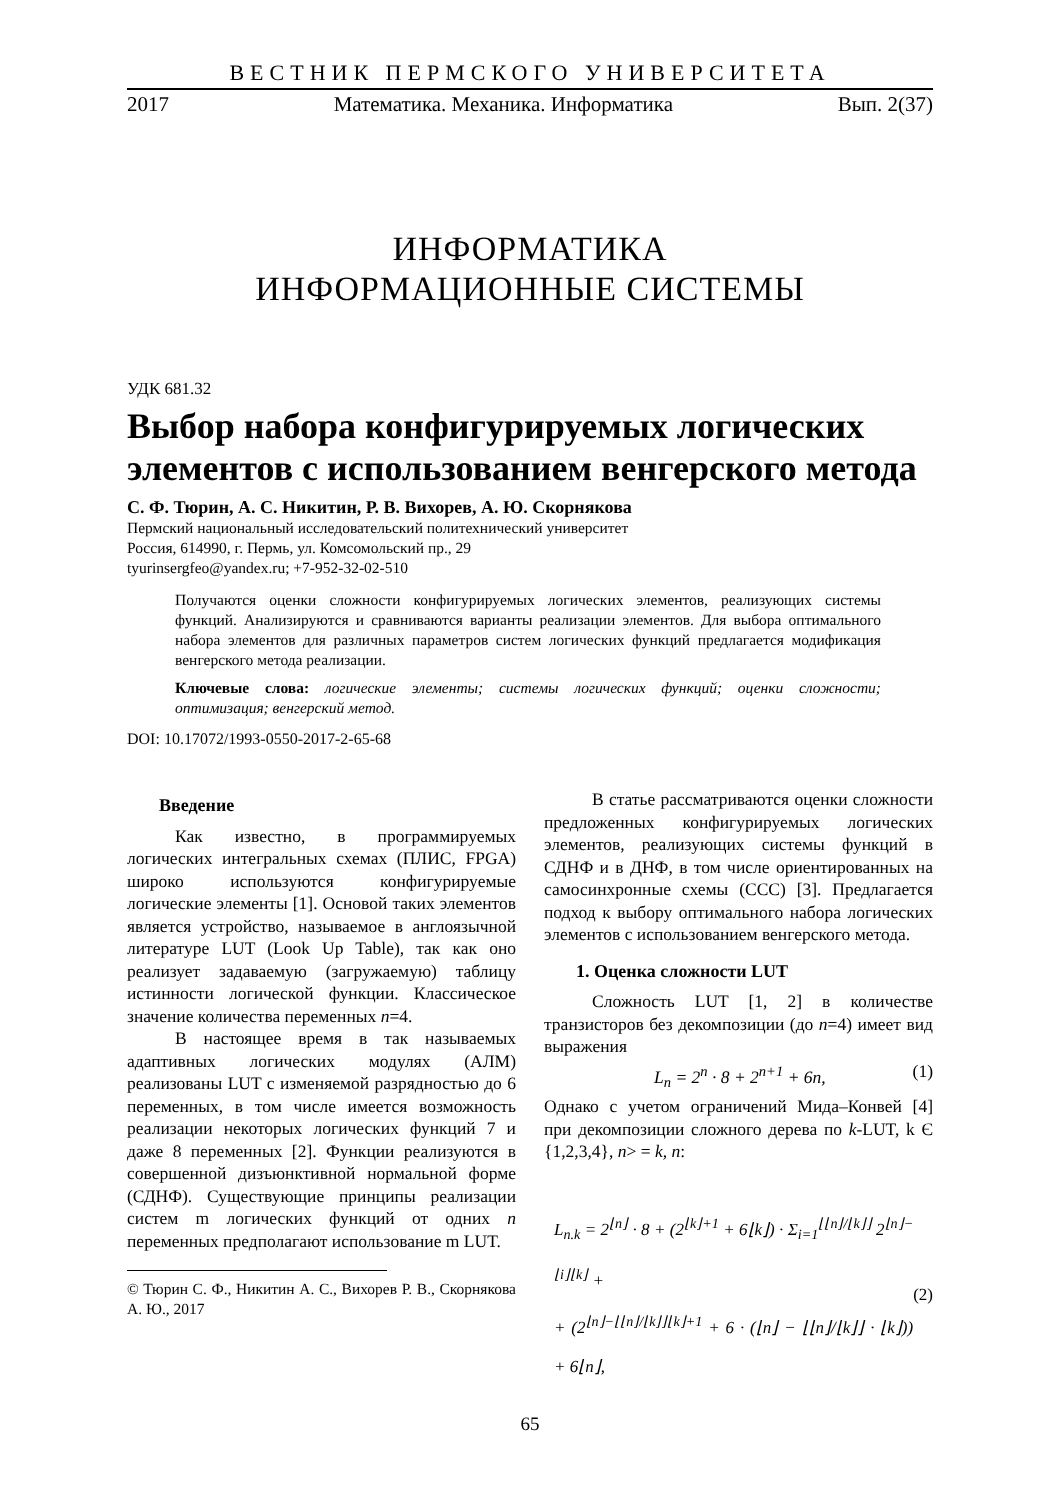ВЕСТНИК ПЕРМСКОГО УНИВЕРСИТЕТА
2017 Математика. Механика. Информатика Вып. 2(37)
ИНФОРМАТИКА
ИНФОРМАЦИОННЫЕ СИСТЕМЫ
УДК 681.32
Выбор набора конфигурируемых логических элементов с использованием венгерского метода
С. Ф. Тюрин, А. С. Никитин, Р. В. Вихорев, А. Ю. Скорнякова
Пермский национальный исследовательский политехнический университет
Россия, 614990, г. Пермь, ул. Комсомольский пр., 29
tyurinsergfeo@yandex.ru; +7-952-32-02-510
Получаются оценки сложности конфигурируемых логических элементов, реализующих системы функций. Анализируются и сравниваются варианты реализации элементов. Для выбора оптимального набора элементов для различных параметров систем логических функций предлагается модификация венгерского метода реализации.
Ключевые слова: логические элементы; системы логических функций; оценки сложности; оптимизация; венгерский метод.
DOI: 10.17072/1993-0550-2017-2-65-68
Введение
Как известно, в программируемых логических интегральных схемах (ПЛИС, FPGA) широко используются конфигурируемые логические элементы [1]. Основой таких элементов является устройство, называемое в англоязычной литературе LUT (Look Up Table), так как оно реализует задаваемую (загружаемую) таблицу истинности логической функции. Классическое значение количества переменных n=4.
В настоящее время в так называемых адаптивных логических модулях (АЛМ) реализованы LUT с изменяемой разрядностью до 6 переменных, в том числе имеется возможность реализации некоторых логических функций 7 и даже 8 переменных [2]. Функции реализуются в совершенной дизъюнктивной нормальной форме (СДНФ). Существующие принципы реализации систем m логических функций от одних n переменных предполагают использование m LUT.
© Тюрин С. Ф., Никитин А. С., Вихорев Р. В., Скорнякова А. Ю., 2017
В статье рассматриваются оценки сложности предложенных конфигурируемых логических элементов, реализующих системы функций в СДНФ и в ДНФ, в том числе ориентированных на самосинхронные схемы (ССС) [3]. Предлагается подход к выбору оптимального набора логических элементов с использованием венгерского метода.
1. Оценка сложности LUT
Сложность LUT [1, 2] в количестве транзисторов без декомпозиции (до n=4) имеет вид выражения
L<sub>n</sub> = 2<sup>n</sup> · 8 + 2<sup>n+1</sup> + 6n, (1)
Однако с учетом ограничений Мида–Конвей [4] при декомпозиции сложного дерева по k-LUT, k Є {1,2,3,4}, n> = k, n:
L<sub>n.k</sub> = 2<sup>⌊n⌋</sup> · 8 + (2<sup>⌊k⌋+1</sup> + 6⌊k⌋) · Σ<sub>i=1</sub><sup>⌊⌊n⌋/⌊k⌋⌋</sup> 2<sup>⌊n⌋−⌊i⌋⌊k⌋</sup> +
+ (2<sup>⌊n⌋−⌊⌊n⌋/⌊k⌋⌋⌊k⌋+1</sup> + 6 · (⌊n⌋ − ⌊⌊n⌋/⌊k⌋⌋ · ⌊k⌋)) + 6⌊n⌋,
(2)
65